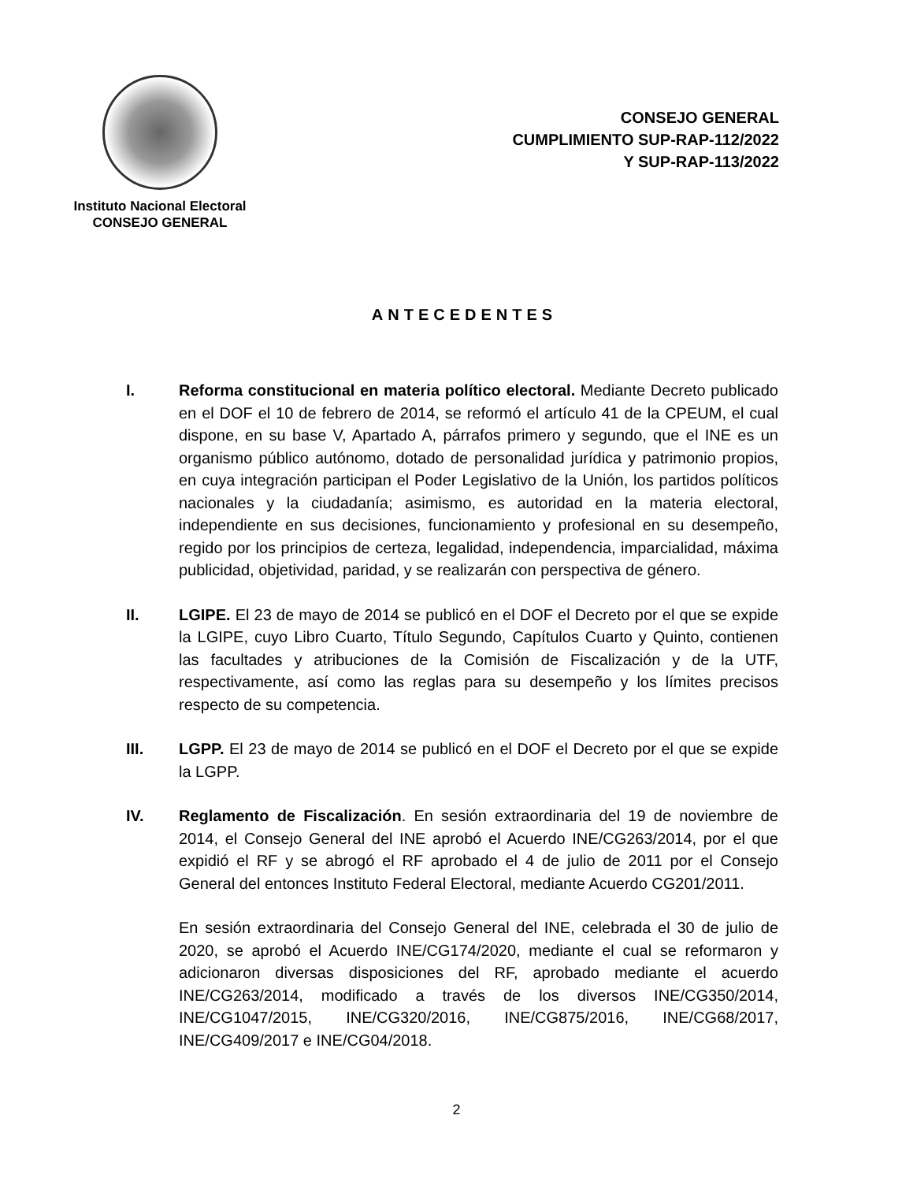Instituto Nacional Electoral
CONSEJO GENERAL
CONSEJO GENERAL
CUMPLIMIENTO SUP-RAP-112/2022
Y SUP-RAP-113/2022
ANTECEDENTES
I. Reforma constitucional en materia político electoral. Mediante Decreto publicado en el DOF el 10 de febrero de 2014, se reformó el artículo 41 de la CPEUM, el cual dispone, en su base V, Apartado A, párrafos primero y segundo, que el INE es un organismo público autónomo, dotado de personalidad jurídica y patrimonio propios, en cuya integración participan el Poder Legislativo de la Unión, los partidos políticos nacionales y la ciudadanía; asimismo, es autoridad en la materia electoral, independiente en sus decisiones, funcionamiento y profesional en su desempeño, regido por los principios de certeza, legalidad, independencia, imparcialidad, máxima publicidad, objetividad, paridad, y se realizarán con perspectiva de género.
II. LGIPE. El 23 de mayo de 2014 se publicó en el DOF el Decreto por el que se expide la LGIPE, cuyo Libro Cuarto, Título Segundo, Capítulos Cuarto y Quinto, contienen las facultades y atribuciones de la Comisión de Fiscalización y de la UTF, respectivamente, así como las reglas para su desempeño y los límites precisos respecto de su competencia.
III. LGPP. El 23 de mayo de 2014 se publicó en el DOF el Decreto por el que se expide la LGPP.
IV. Reglamento de Fiscalización. En sesión extraordinaria del 19 de noviembre de 2014, el Consejo General del INE aprobó el Acuerdo INE/CG263/2014, por el que expidió el RF y se abrogó el RF aprobado el 4 de julio de 2011 por el Consejo General del entonces Instituto Federal Electoral, mediante Acuerdo CG201/2011.
En sesión extraordinaria del Consejo General del INE, celebrada el 30 de julio de 2020, se aprobó el Acuerdo INE/CG174/2020, mediante el cual se reformaron y adicionaron diversas disposiciones del RF, aprobado mediante el acuerdo INE/CG263/2014, modificado a través de los diversos INE/CG350/2014, INE/CG1047/2015, INE/CG320/2016, INE/CG875/2016, INE/CG68/2017, INE/CG409/2017 e INE/CG04/2018.
2